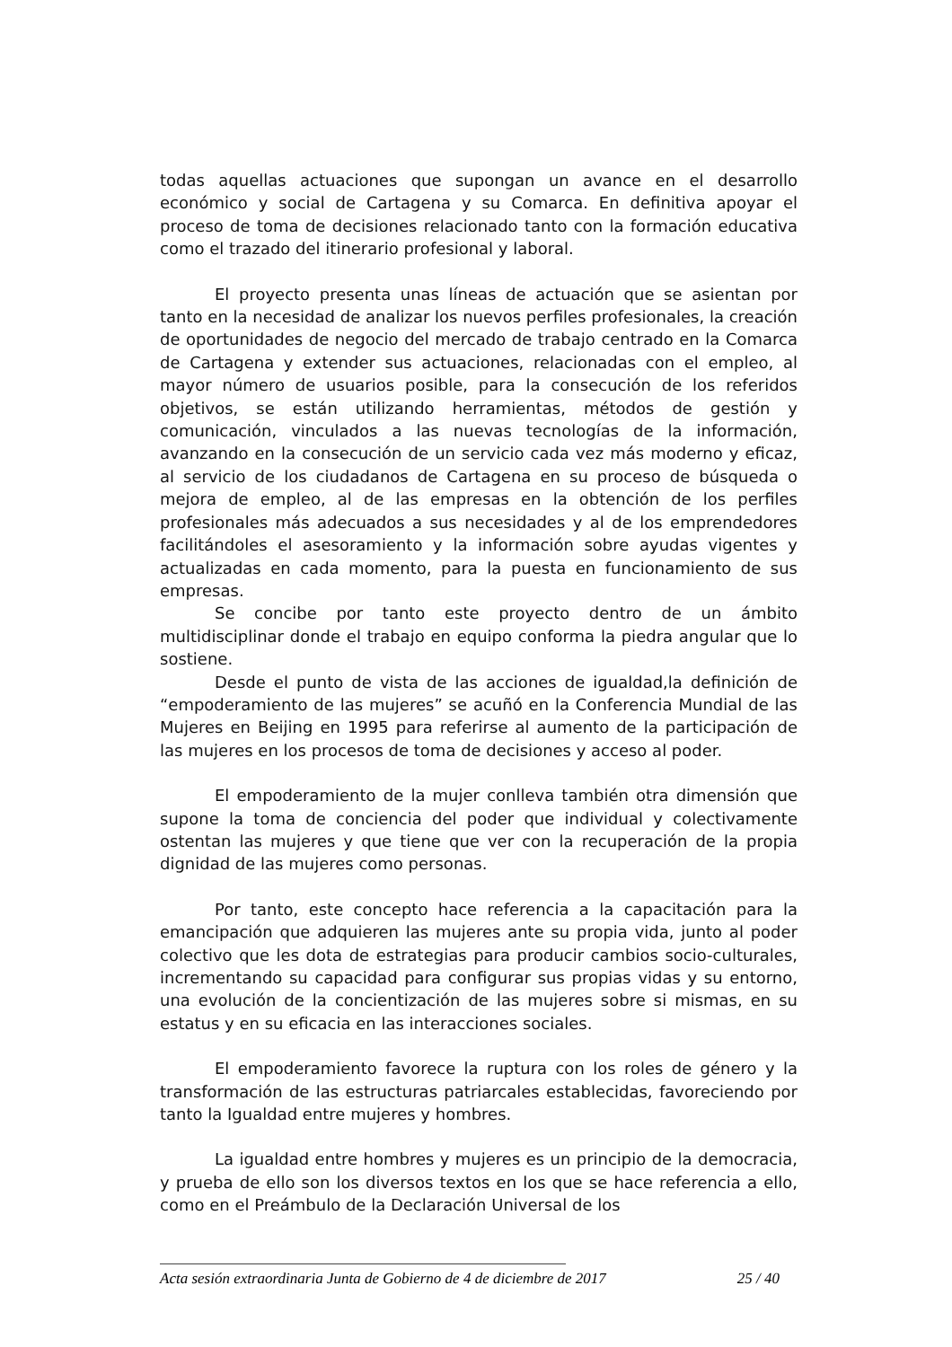todas aquellas actuaciones que supongan un avance en el desarrollo económico y social de Cartagena y su Comarca. En definitiva apoyar el proceso de toma de decisiones relacionado tanto con la formación educativa como el trazado del itinerario profesional y laboral.
El proyecto presenta unas líneas de actuación que se asientan por tanto en la necesidad de analizar los nuevos perfiles profesionales, la creación de oportunidades de negocio del mercado de trabajo centrado en la Comarca de Cartagena y extender sus actuaciones, relacionadas con el empleo, al mayor número de usuarios posible, para la consecución de los referidos objetivos, se están utilizando herramientas, métodos de gestión y comunicación, vinculados a las nuevas tecnologías de la información, avanzando en la consecución de un servicio cada vez más moderno y eficaz, al servicio de los ciudadanos de Cartagena en su proceso de búsqueda o mejora de empleo, al de las empresas en la obtención de los perfiles profesionales más adecuados a sus necesidades y al de los emprendedores facilitándoles el asesoramiento y la información sobre ayudas vigentes y actualizadas en cada momento, para la puesta en funcionamiento de sus empresas.
Se concibe por tanto este proyecto dentro de un ámbito multidisciplinar donde el trabajo en equipo conforma la piedra angular que lo sostiene.
Desde el punto de vista de las acciones de igualdad,la definición de “empoderamiento de las mujeres” se acuñó en la Conferencia Mundial de las Mujeres en Beijing en 1995 para referirse al aumento de la participación de las mujeres en los procesos de toma de decisiones y acceso al poder.
El empoderamiento de la mujer conlleva también otra dimensión que supone la toma de conciencia del poder que individual y colectivamente ostentan las mujeres y que tiene que ver con la recuperación de la propia dignidad de las mujeres como personas.
Por tanto, este concepto hace referencia a la capacitación para la emancipación que adquieren las mujeres ante su propia vida, junto al poder colectivo que les dota de estrategias para producir cambios socio-culturales, incrementando su capacidad para configurar sus propias vidas y su entorno, una evolución de la concientización de las mujeres sobre si mismas, en su estatus y en su eficacia en las interacciones sociales.
El empoderamiento favorece la ruptura con los roles de género y la transformación de las estructuras patriarcales establecidas, favoreciendo por tanto la Igualdad entre mujeres y hombres.
La igualdad entre hombres y mujeres es un principio de la democracia, y prueba de ello son los diversos textos en los que se hace referencia a ello, como en el Preámbulo de la Declaración Universal de los
Acta sesión extraordinaria Junta de Gobierno de 4 de diciembre de 2017 25 / 40